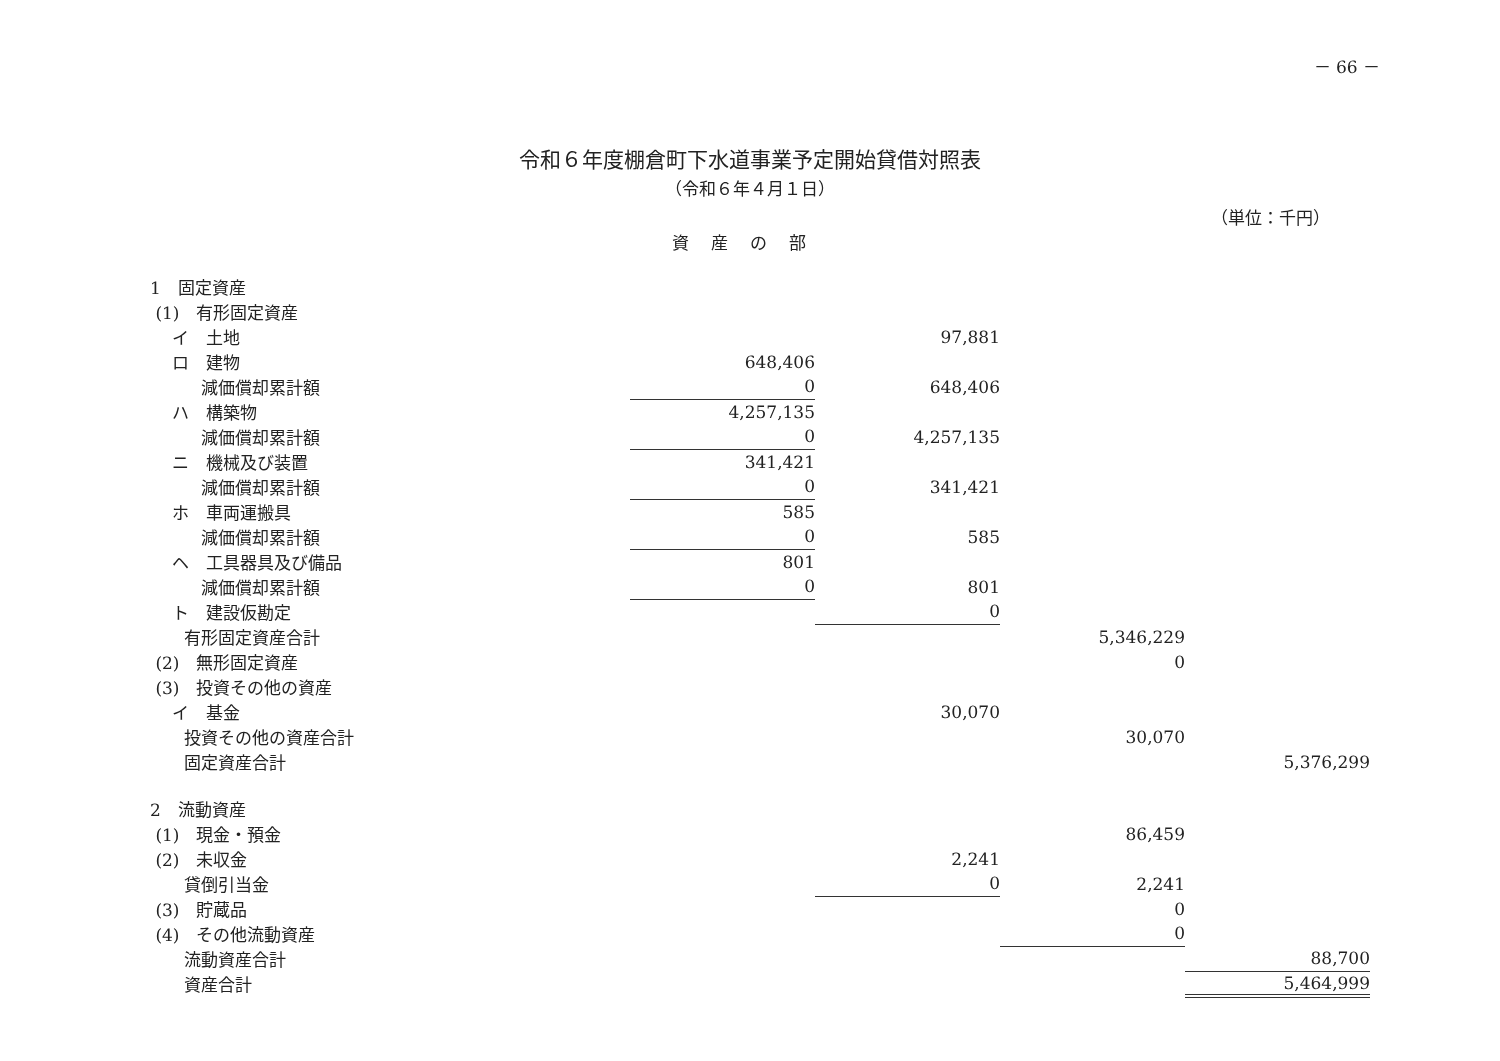－ 66 －
令和６年度棚倉町下水道事業予定開始貸借対照表
（令和６年４月１日）
（単位：千円）
資産の部
| 1 固定資産 | | | | |
| (1) 有形固定資産 | | | | |
| イ 土地 | | 97,881 | | |
| ロ 建物 | 648,406 | | | |
| 減価償却累計額 | 0 | 648,406 | | |
| ハ 構築物 | 4,257,135 | | | |
| 減価償却累計額 | 0 | 4,257,135 | | |
| ニ 機械及び装置 | 341,421 | | | |
| 減価償却累計額 | 0 | 341,421 | | |
| ホ 車両運搬具 | 585 | | | |
| 減価償却累計額 | 0 | 585 | | |
| ヘ 工具器具及び備品 | 801 | | | |
| 減価償却累計額 | 0 | 801 | | |
| ト 建設仮勘定 | | 0 | | |
| 有形固定資産合計 | | | 5,346,229 | |
| (2) 無形固定資産 | | | 0 | |
| (3) 投資その他の資産 | | | | |
| イ 基金 | | 30,070 | | |
| 投資その他の資産合計 | | | 30,070 | |
| 固定資産合計 | | | | 5,376,299 |
| 2 流動資産 | | | | |
| (1) 現金・預金 | | | 86,459 | |
| (2) 未収金 | | 2,241 | | |
| 貸倒引当金 | | 0 | 2,241 | |
| (3) 貯蔵品 | | | 0 | |
| (4) その他流動資産 | | | 0 | |
| 流動資産合計 | | | | 88,700 |
| 資産合計 | | | | 5,464,999 |